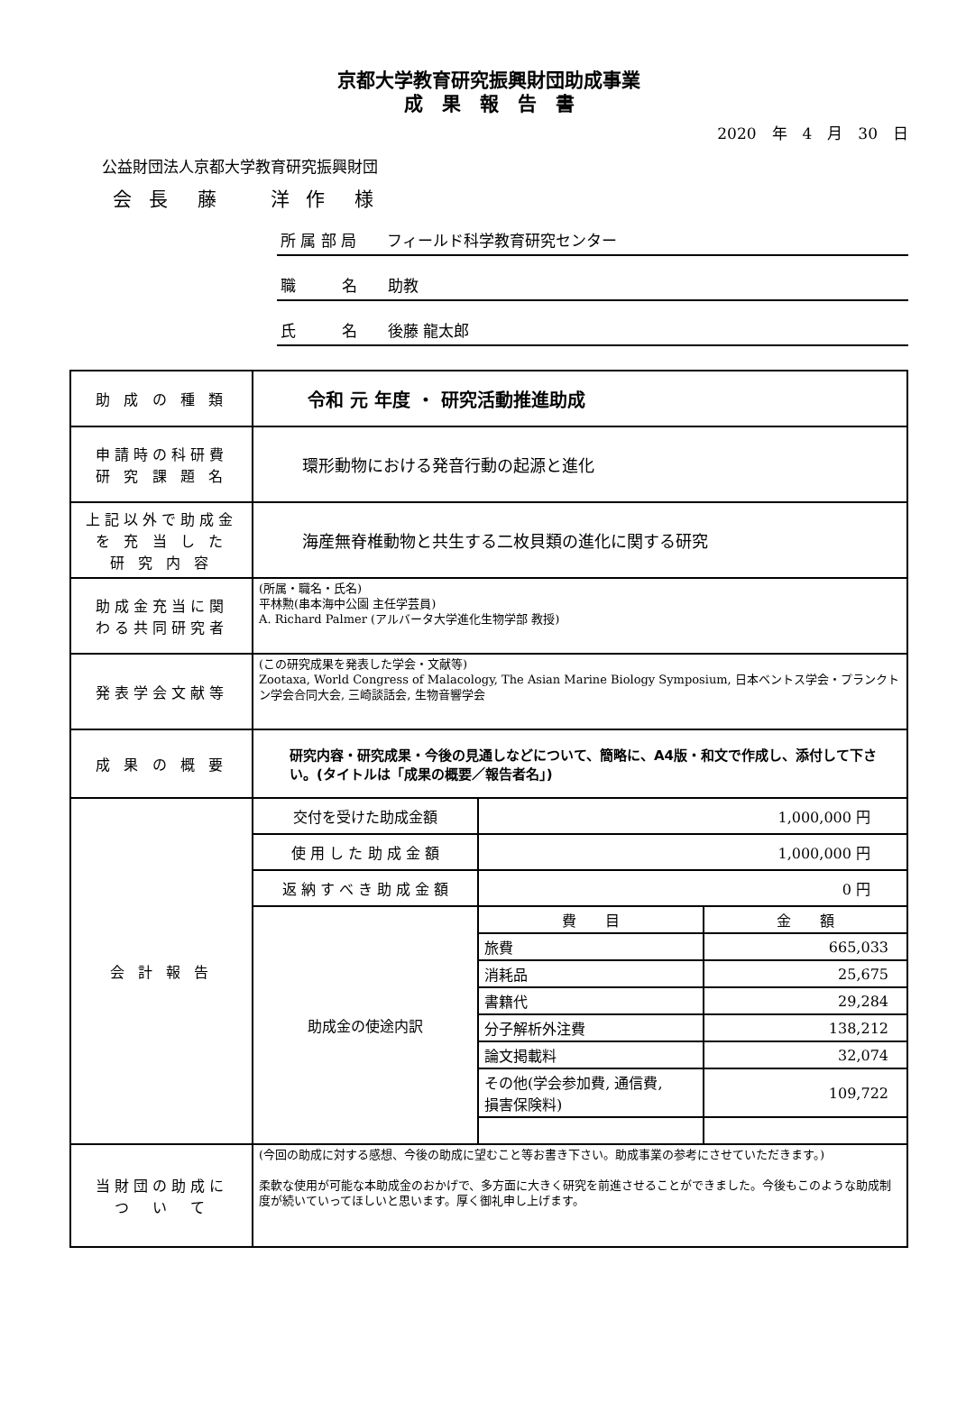京都大学教育研究振興財団助成事業
成　果　報　告　書
2020　年　4　月　30　日
公益財団法人京都大学教育研究振興財団
会 長　藤　　洋 作　様
所 属 部 局　　フィールド科学教育研究センター
職　　　名　　助教
氏　　　名　　後藤 龍太郎
| 助 成 の 種 類 | 令和 元 年度 ・ 研究活動推進助成 | | |
| 申請時の科研費 研 究 課 題 名 | 環形動物における発音行動の起源と進化 | | |
| 上記以外で助成金 を 充 当 し た 研 究 内 容 | 海産無脊椎動物と共生する二枚貝類の進化に関する研究 | | |
| 助成金充当に関 わる共同研究者 | (所属・職名・氏名) 平林勲(串本海中公園 主任学芸員) A. Richard Palmer (アルバータ大学進化生物学部 教授) | | |
| 発表学会文献等 | (この研究成果を発表した学会・文献等) Zootaxa, World Congress of Malacology, The Asian Marine Biology Symposium, 日本ベントス学会・プランクトン学会合同大会, 三崎談話会, 生物音響学会 | | |
| 成 果 の 概 要 | 研究内容・研究成果・今後の見通しなどについて、簡略に、A4版・和文で作成し、添付して下さい。(タイトルは「成果の概要／報告者名」) | | |
| 会 計 報 告 | 交付を受けた助成金額 | 1,000,000 円 | |
| | 使 用 し た 助 成 金 額 | 1,000,000 円 | |
| | 返 納 す べ き 助 成 金 額 | 0 円 | |
| | 助成金の使途内訳 | 費 目 | 金 額 |
| | | 旅費 | 665,033 |
| | | 消耗品 | 25,675 |
| | | 書籍代 | 29,284 |
| | | 分子解析外注費 | 138,212 |
| | | 論文掲載料 | 32,074 |
| | | その他(学会参加費, 通信費, 損害保険料) | 109,722 |
| 当財団の助成に つ い て | (今回の助成に対する感想、今後の助成に望むこと等お書き下さい。助成事業の参考にさせていただきます。) 柔軟な使用が可能な本助成金のおかげで、多方面に大きく研究を前進させることができました。今後もこのような助成制度が続いていってほしいと思います。厚く御礼申し上げます。 | | |